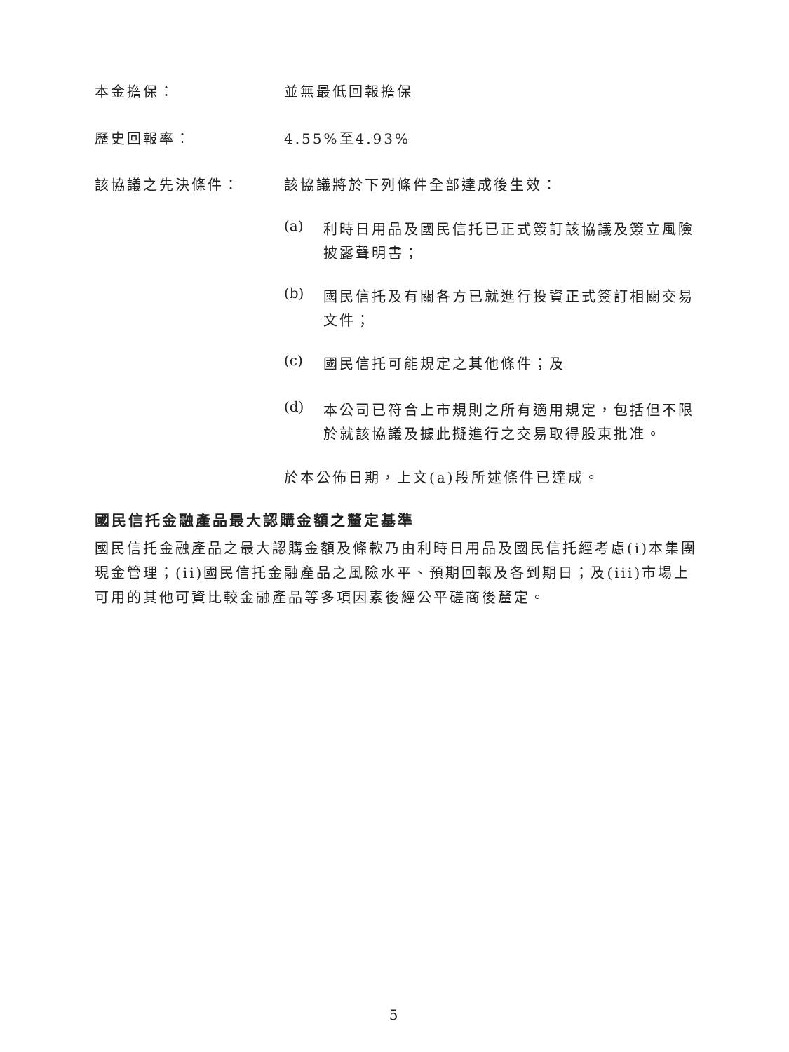本金擔保： 並無最低回報擔保
歷史回報率： 4.55%至4.93%
該協議之先決條件： 該協議將於下列條件全部達成後生效：
(a)
利時日用品及國民信托已正式簽訂該協議及簽立風險披露聲明書；
(b)
國民信托及有關各方已就進行投資正式簽訂相關交易文件；
(c)
國民信托可能規定之其他條件；及
(d)
本公司已符合上市規則之所有適用規定，包括但不限於就該協議及據此擬進行之交易取得股東批准。
於本公佈日期，上文(a)段所述條件已達成。
國民信托金融產品最大認購金額之釐定基準
國民信托金融產品之最大認購金額及條款乃由利時日用品及國民信托經考慮(i)本集團現金管理；(ii)國民信托金融產品之風險水平、預期回報及各到期日；及(iii)市場上可用的其他可資比較金融產品等多項因素後經公平磋商後釐定。
5